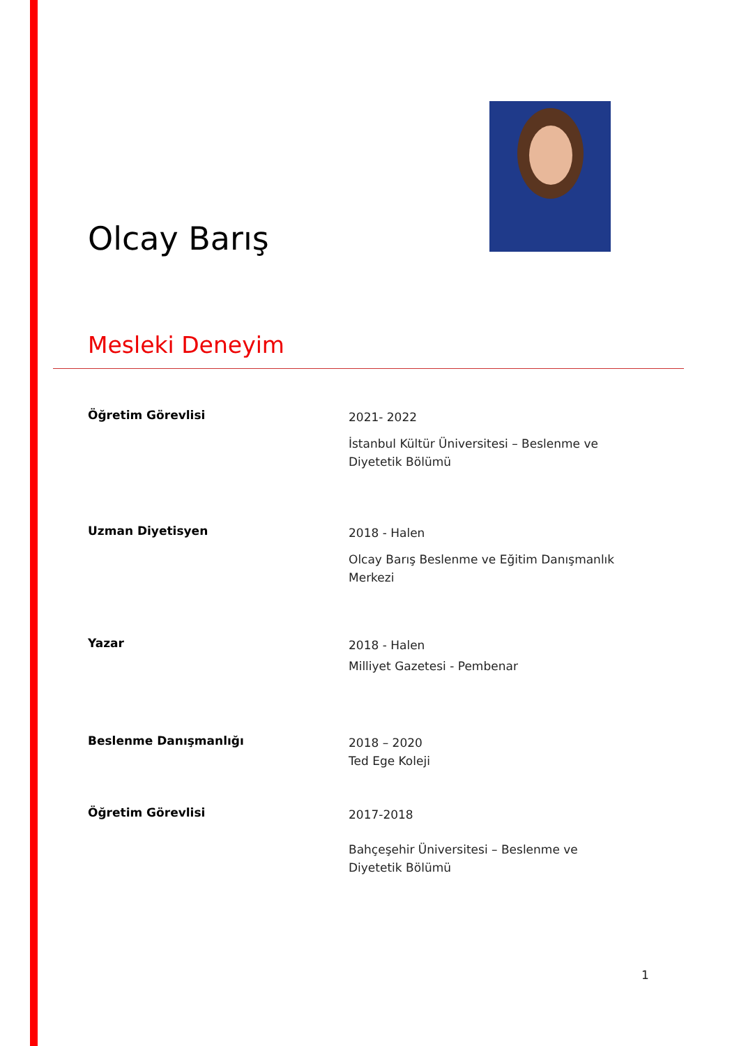Olcay Barış
Mesleki Deneyim
Öğretim Görevlisi
2021- 2022
İstanbul Kültür Üniversitesi – Beslenme ve Diyetetik Bölümü
Uzman Diyetisyen
2018 - Halen
Olcay Barış Beslenme ve Eğitim Danışmanlık Merkezi
Yazar
2018 - Halen
Milliyet Gazetesi - Pembenar
Beslenme Danışmanlığı
2018 – 2020
Ted Ege Koleji
Öğretim Görevlisi
2017-2018
Bahçeşehir Üniversitesi – Beslenme ve Diyetetik Bölümü
1